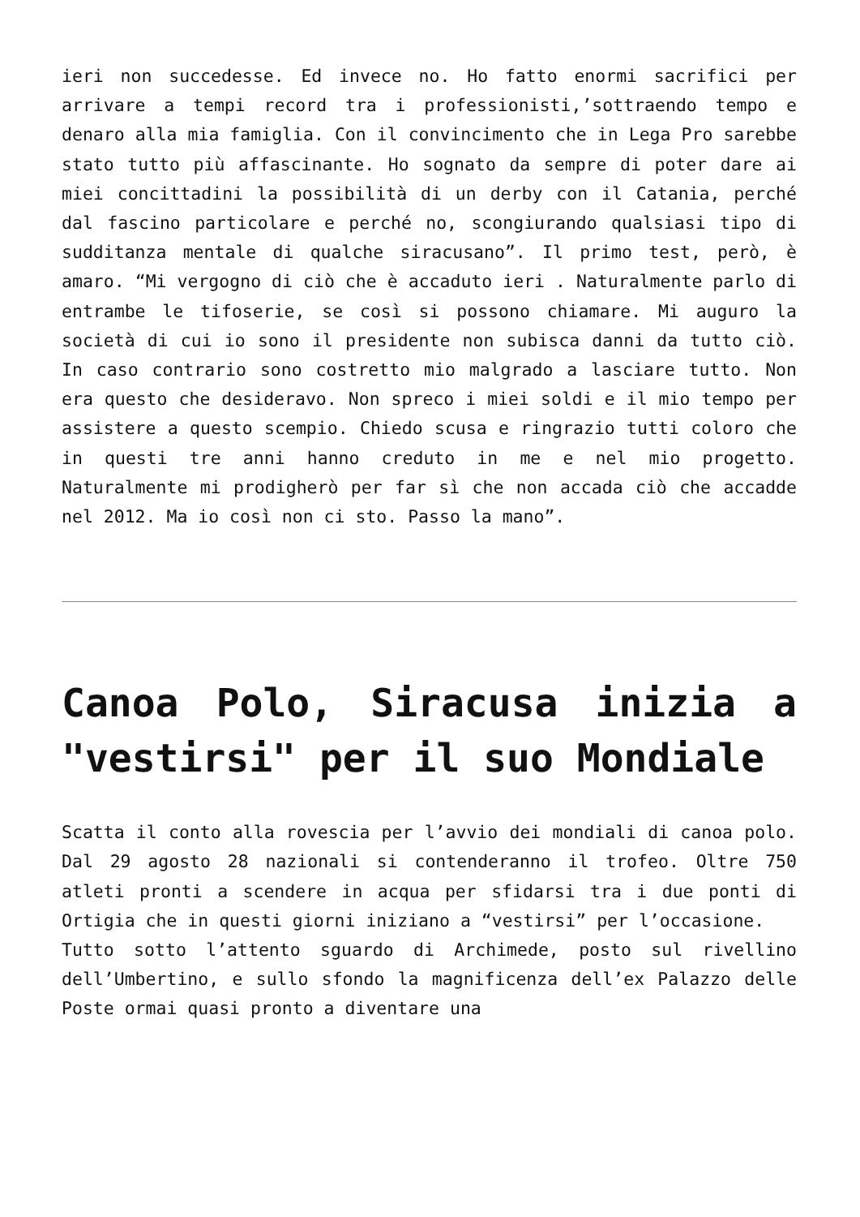ieri non succedesse. Ed invece no. Ho fatto enormi sacrifici per arrivare a tempi record tra i professionisti,’sottraendo tempo e denaro alla mia famiglia. Con il convincimento che in Lega Pro sarebbe stato tutto più affascinante. Ho sognato da sempre di poter dare ai miei concittadini la possibilità di un derby con il Catania, perché dal fascino particolare e perché no, scongiurando qualsiasi tipo di sudditanza mentale di qualche siracusano”. Il primo test, però, è amaro. “Mi vergogno di ciò che è accaduto ieri . Naturalmente parlo di entrambe le tifoserie, se così si possono chiamare. Mi auguro la società di cui io sono il presidente non subisca danni da tutto ciò. In caso contrario sono costretto mio malgrado a lasciare tutto. Non era questo che desideravo. Non spreco i miei soldi e il mio tempo per assistere a questo scempio. Chiedo scusa e ringrazio tutti coloro che in questi tre anni hanno creduto in me e nel mio progetto. Naturalmente mi prodigherò per far sì che non accada ciò che accadde nel 2012. Ma io così non ci sto. Passo la mano”.
Canoa Polo, Siracusa inizia a "vestirsi" per il suo Mondiale
Scatta il conto alla rovescia per l’avvio dei mondiali di canoa polo. Dal 29 agosto 28 nazionali si contenderanno il trofeo. Oltre 750 atleti pronti a scendere in acqua per sfidarsi tra i due ponti di Ortigia che in questi giorni iniziano a “vestirsi” per l’occasione.
Tutto sotto l’attento sguardo di Archimede, posto sul rivellino dell’Umbertino, e sullo sfondo la magnificenza dell’ex Palazzo delle Poste ormai quasi pronto a diventare una